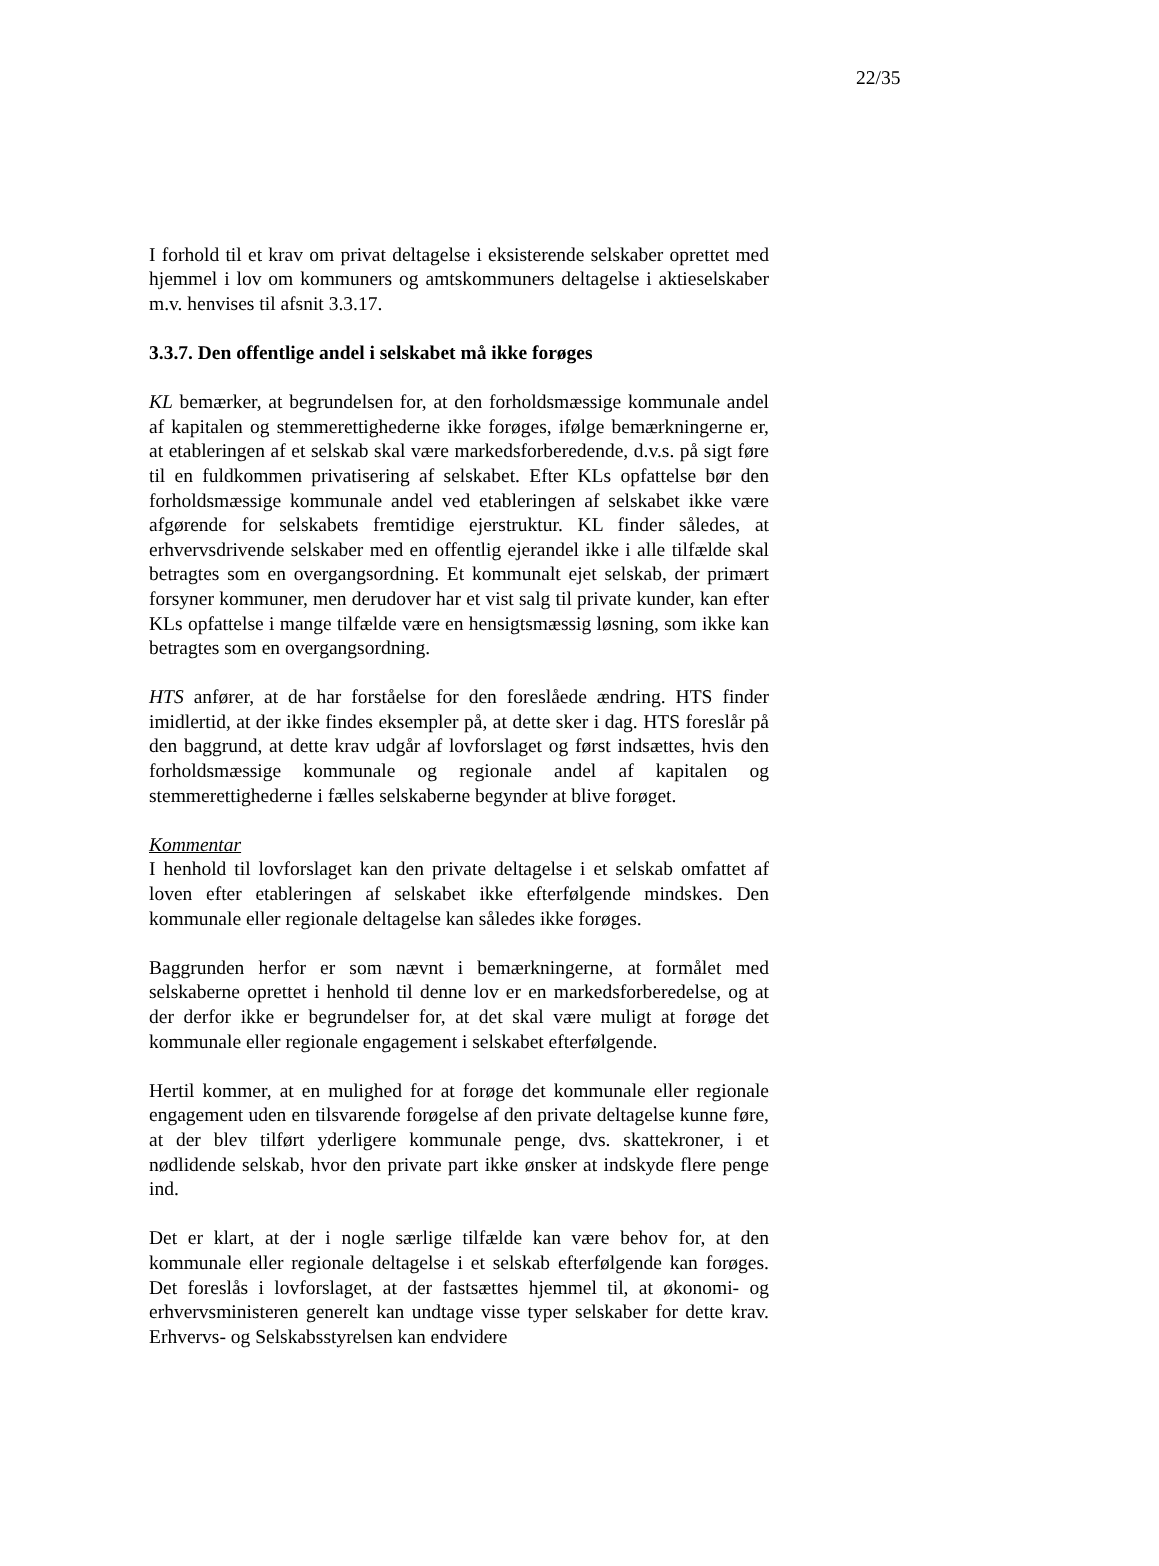22/35
I forhold til et krav om privat deltagelse i eksisterende selskaber oprettet med hjemmel i lov om kommuners og amtskommuners deltagelse i aktieselskaber m.v. henvises til afsnit 3.3.17.
3.3.7. Den offentlige andel i selskabet må ikke forøges
KL bemærker, at begrundelsen for, at den forholdsmæssige kommunale andel af kapitalen og stemmerettighederne ikke forøges, ifølge bemærkningerne er, at etableringen af et selskab skal være markedsforberedende, d.v.s. på sigt føre til en fuldkommen privatisering af selskabet. Efter KLs opfattelse bør den forholdsmæssige kommunale andel ved etableringen af selskabet ikke være afgørende for selskabets fremtidige ejerstruktur. KL finder således, at erhvervsdrivende selskaber med en offentlig ejerandel ikke i alle tilfælde skal betragtes som en overgangsordning. Et kommunalt ejet selskab, der primært forsyner kommuner, men derudover har et vist salg til private kunder, kan efter KLs opfattelse i mange tilfælde være en hensigtsmæssig løsning, som ikke kan betragtes som en overgangsordning.
HTS anfører, at de har forståelse for den foreslåede ændring. HTS finder imidlertid, at der ikke findes eksempler på, at dette sker i dag. HTS foreslår på den baggrund, at dette krav udgår af lovforslaget og først indsættes, hvis den forholdsmæssige kommunale og regionale andel af kapitalen og stemmerettighederne i fælles selskaberne begynder at blive forøget.
Kommentar
I henhold til lovforslaget kan den private deltagelse i et selskab omfattet af loven efter etableringen af selskabet ikke efterfølgende mindskes. Den kommunale eller regionale deltagelse kan således ikke forøges.
Baggrunden herfor er som nævnt i bemærkningerne, at formålet med selskaberne oprettet i henhold til denne lov er en markedsforberedelse, og at der derfor ikke er begrundelser for, at det skal være muligt at forøge det kommunale eller regionale engagement i selskabet efterfølgende.
Hertil kommer, at en mulighed for at forøge det kommunale eller regionale engagement uden en tilsvarende forøgelse af den private deltagelse kunne føre, at der blev tilført yderligere kommunale penge, dvs. skattekroner, i et nødlidende selskab, hvor den private part ikke ønsker at indskyde flere penge ind.
Det er klart, at der i nogle særlige tilfælde kan være behov for, at den kommunale eller regionale deltagelse i et selskab efterfølgende kan forøges. Det foreslås i lovforslaget, at der fastsættes hjemmel til, at økonomi- og erhvervsministeren generelt kan undtage visse typer selskaber for dette krav. Erhvervs- og Selskabsstyrelsen kan endvidere